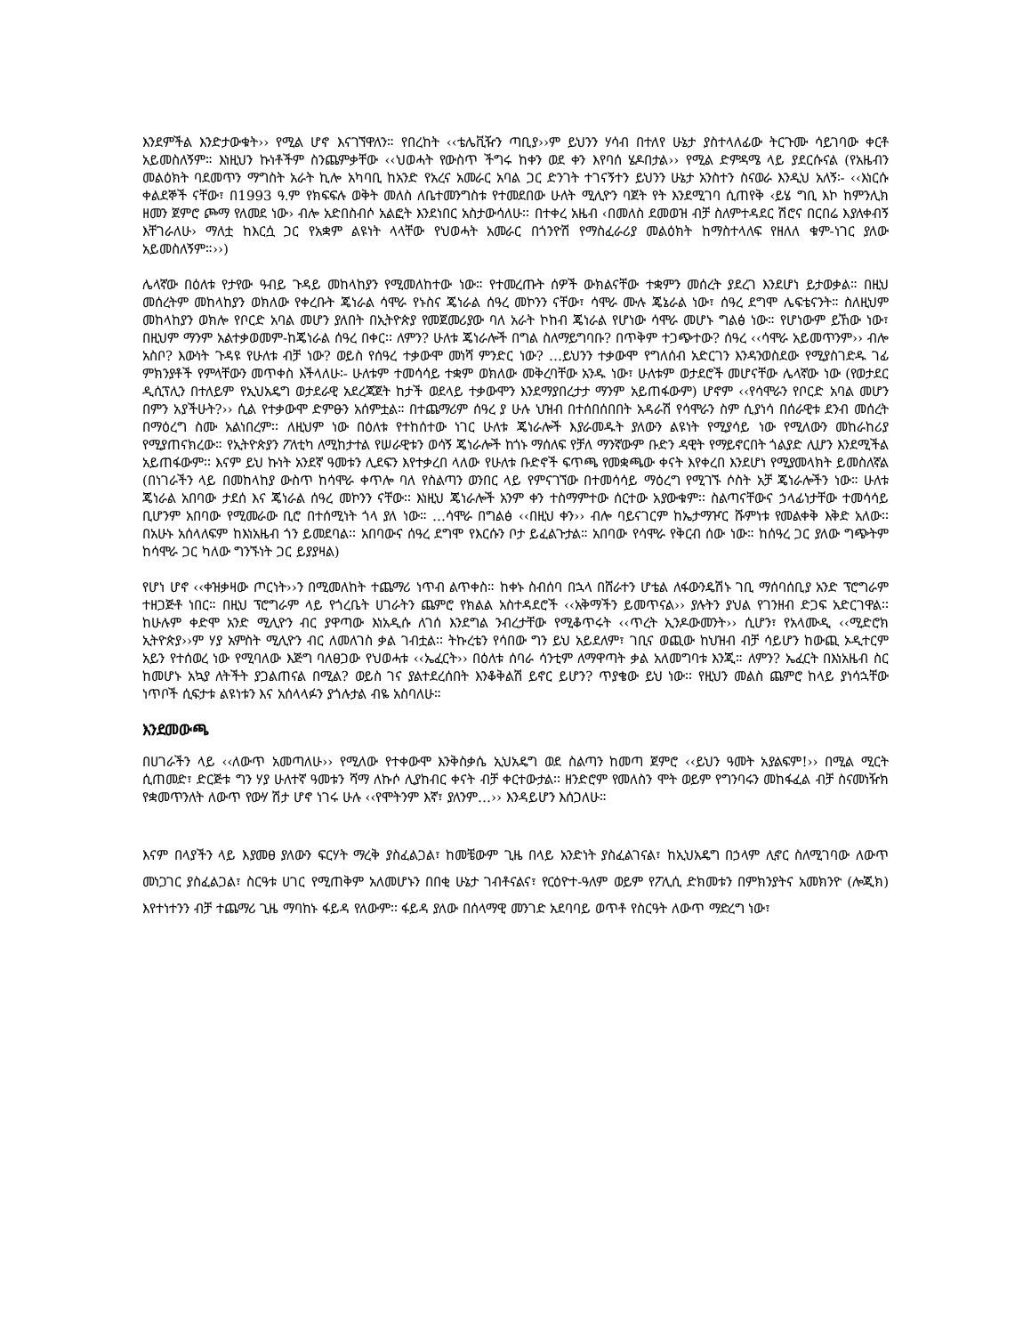እንደምችል እንድታውቁት›› የሚል ሆኖ እናገኘዋለን። የበረከት ‹‹ቴሌቪዥን ጣቢያ››ም ይህንን ሃሳብ በተለየ ሁኔታ ያስተላለፊው ትርጉሙ ሳይገባው ቀርቶ አይመስለኝም። እነዚህን ኩነቶችም ስንጨምቃቸው ‹‹ህወሓት የውስጥ ችግሩ ከቀን ወደ ቀን እየባሰ ሄዶበታል›› የሚል ድምዳሜ ላይ ያደርሱናል (የአዜብን መልዕክት ባደመጥን ማግስት አራት ኪሎ አካባቢ ከአንድ የአረና አመራር አባል ጋር ድንገት ተገናኝተን ይህንን ሁኔታ አንስተን ስናወራ እንዲህ አለኝ፡- ‹‹እነርሱ ቀልደኞች ናቸው፣ በ1993 ዓ.ም የክፍፍሉ ወቅት መለስ ለቤተመንግስቱ የተመደበው ሁለት ሚሊዮን ባጀት የት እንደሚገባ ሲጠየቅ ‹ይሄ ግቢ እኮ ከምንሊክ ዘመን ጀምሮ ጮማ የለመደ ነው› ብሎ አድበስብሶ አልፎት እንደነበር አስታውሳለሁ፡፡ በተቀረ አዜብ ‹በመለስ ደመወዝ ብቻ ስለምተዳደር ሽሮና በርበሬ እያለቀብኝ እቸገራለሁ› ማለቷ ከእርሷ ጋር የአቋም ልዩነት ላላቸው የህወሓት አመራር በጎንዮሽ የማስፈራሪያ መልዕክት ከማስተላለፍ የዘለለ ቁም-ነገር ያለው አይመስለኝም።››)
ሌላኛው በዕለቱ የታየው ዓብይ ጉዳይ መከላከያን የሚመለከተው ነው። የተመረጡት ሰዎች ውክልናቸው ተቋምን መሰረት ያደረገ እንደሆነ ይታወቃል። በዚህ መሰረትም መከላከያን ወክለው የቀረቡት ጄነራል ሳሞራ የኑስና ጄነራል ሰዓረ መኮንን ናቸው፣ ሳሞራ ሙሉ ጄኔራል ነው፣ ሰዓረ ደግሞ ሌፍቴናንት። ስለዚህም መከላከያን ወክሎ የቦርድ አባል መሆን ያለበት በኢትዮጵያ የመጀመሪያው ባለ አራት ኮከብ ጄነራል የሆነው ሳሞራ መሆኑ ግልፅ ነው። የሆነውም ይኸው ነው፣ በዚህም ማንም አልተቃወመም-ከጄነራል ሰዓረ በቀር፡፡ ለምን? ሁለቱ ጄነራሎች በግል ስለማይግባቡ? በጥቅም ተጋጭተው? ሰዓረ ‹‹ሳሞራ አይመጥንም›› ብሎ አስቦ? እውነት ጉዳዩ የሁለቱ ብቻ ነው? ወይስ የሰዓረ ተቃውሞ መነሻ ምንድር ነው? …ይህንን ተቃውሞ የግለሰብ አድርገን እንዳንወስደው የሚያስገድዱ ገፊ ምክንያቶች የምላቸውን መጥቀስ እችላለሁ፡- ሁለቱም ተመሳሳይ ተቋም ወክለው መቅረባቸው አንዱ ነው፣ ሁለቱም ወታደሮች መሆናቸው ሌላኛው ነው (የወታደር ዲሲፕሊን በተለይም የኢህአዴግ ወታደራዊ አደረጃጀት ከታች ወደላይ ተቃውሞን እንደማያበረታታ ማንም አይጠፋውም) ሆኖም ‹‹የሳሞራን የቦርድ አባል መሆን በምን አያችሁት?›› ሲል የተቃውሞ ድምፁን አሰምቷል። በተጨማሪም ሰዓረ ያ ሁሉ ህዝብ በተሰበሰበበት አዳራሽ የሳሞራን ስም ሲያነሳ በሰራዊቱ ደንብ መሰረት በማዕረግ ስሙ አልነበረም፡፡ ለዚህም ነው በዕለቱ የተከሰተው ነገር ሁለቱ ጄነራሎች እያራመዱት ያለውን ልዩነት የሚያሳይ ነው የሚለውን መከራከሪያ የሚያጠናክረው። የኢትዮጵያን ፖለቲካ ለሚከታተል የሠራዊቱን ወሳኝ ጄነራሎች ከጎኑ ማሰለፍ የቻለ ማንኛውም ቡድን ዳዊት የማይኖርበት ጎልያድ ሊሆን እንደሚችል አይጠፋውም፡፡ እናም ይህ ኩነት አንደኛ ዓመቱን ሊደፍን እየተቃረበ ላለው የሁለቱ ቡድኖች ፍጥጫ የመቋጫው ቀናት እየቀረበ እንደሆነ የሚያመላክት ይመስለኛል (በነገራችን ላይ በመከላከያ ውስጥ ከሳሞራ ቀጥሎ ባለ የስልጣን ወንበር ላይ የምናገኘው በተመሳሳይ ማዕረግ የሚገኙ ሶስት አቻ ጄነራሎችን ነው። ሁለቱ ጄነራል አበባው ታደሰ እና ጄነራል ሰዓረ መኮንን ናቸው፡፡ እነዚህ ጄነራሎች አንም ቀን ተስማምተው ሰርተው አያውቁም፡፡ ስልጣናቸውና ኃላፊነታቸው ተመሳሳይ ቢሆንም አበባው የሚመራው ቢሮ በተሰሚነት ጎላ ያለ ነው። …ሳሞራ በግልፅ ‹‹በዚህ ቀን›› ብሎ ባይናገርም ከኤታማዦር ሹምነቱ የመልቀቅ እቅድ አለው፡፡ በአሁኑ አሰላለፍም ከእነአዜብ ጎን ይመደባል፡፡ አበባውና ሰዓረ ደግሞ የእርሱን ቦታ ይፈልጉታል። አበባው የሳሞራ የቅርብ ሰው ነው። ከሰዓረ ጋር ያለው ግጭትም ከሳሞራ ጋር ካለው ግንኙነት ጋር ይያያዛል)
የሆነ ሆኖ ‹‹ቀዝቃዛው ጦርነት››ን በሚመለከት ተጨማሪ ነጥብ ልጥቀስ። ከቀኑ ስብሰባ በኋላ በሸራተን ሆቴል ለፋውንዴሽኑ ገቢ ማሰባሰቢያ አንድ ፕሮግራም ተዘጋጅቶ ነበር። በዚህ ፕሮግራም ላይ የጎረቤት ሀገራትን ጨምሮ የክልል አስተዳደሮች ‹‹አቅማችን ይመጥናል›› ያሉትን ያህል የገንዘብ ድጋፍ አድርገዋል፡፡ ከሁሉም ቀድሞ አንድ ሚሊዮን ብር ያዋጣው እነአዲሱ ለገሰ እንደግል ንብረታቸው የሚቆጥሩት ‹‹ጥረት ኢንዶውመንት›› ሲሆን፣ የአላሙዲ ‹‹ሚድሮክ ኢትዮጵያ››ም ሃያ አምስት ሚሊዮን ብር ለመለገስ ቃል ገብቷል፡፡ ትኩረቴን የሳበው ግን ይህ አይደለም፣ ገቢና ወጪው ከህዝብ ብቻ ሳይሆን ከውጪ ኦዲተርም አይን የተሰወረ ነው የሚባለው እጅግ ባለፀጋው የህወሓቱ ‹‹ኤፈርት›› በዕለቱ ሰባራ ሳንቲም ለማዋጣት ቃል አለመግባቱ እንጂ። ለምን? ኤፈርት በእነአዜብ ስር ከመሆኑ አኳያ ለትችት ያጋልጠናል በሚል? ወይስ ገና ያልተደረሰበት እንቆቅልሽ ይኖር ይሆን? ጥያቄው ይህ ነው፡፡ የዚህን መልስ ጨምሮ ከላይ ያነሳኋቸው ነጥቦች ሲፍታቱ ልዩነቱን እና አሰላላፉን ያጎሉታል ብዬ አስባለሁ።
እንደመውጫ
በሀገራችን ላይ ‹‹ለውጥ አመጣለሁ›› የሚለው የተቀውሞ እንቅስቃሴ ኢህአዴግ ወደ ስልጣን ከመጣ ጀምሮ ‹‹ይህን ዓመት አያልፍም!›› በሚል ሚርት ሲጠመድ፣ ድርጅቱ ግን ሃያ ሁለተኛ ዓመቱን ሻማ ለኩሶ ሊያከብር ቀናት ብቻ ቀርተውታል፡፡ ዘንድሮም የመለስን ሞት ወይም የግንባሩን መከፋፈል ብቻ ስናመነዥክ የቋመጥንለት ለውጥ የውሃ ሽታ ሆኖ ነገሩ ሁሉ ‹‹የሞትንም እኛ፣ ያለንም…›› እንዳይሆን እሰጋለሁ።
እናም በላያችን ላይ እያመፀ ያለውን ፍርሃት ማረቅ ያስፈልጋል፣ ከመቼውም ጊዜ በላይ አንድነት ያስፈልገናል፣ ከኢህአዴግ በኃላም ሊኖር ስለሚገባው ለውጥ መነጋገር ያስፈልጋል፣ ስርዓቱ ሀገር የሚጠቅም አለመሆኑን በበቂ ሁኔታ ገብቶናልና፣ የርዕዮተ-ዓለም ወይም የፖሊሲ ድክመቱን በምክንያትና አመክንዮ (ሎጂክ) እየተነተንን ብቻ ተጨማሪ ጊዜ ማባከኑ ፋይዳ የለውም፡፡ ፋይዳ ያለው በሰላማዊ መንገድ አደባባይ ወጥቶ የስርዓት ለውጥ ማድረግ ነው፣